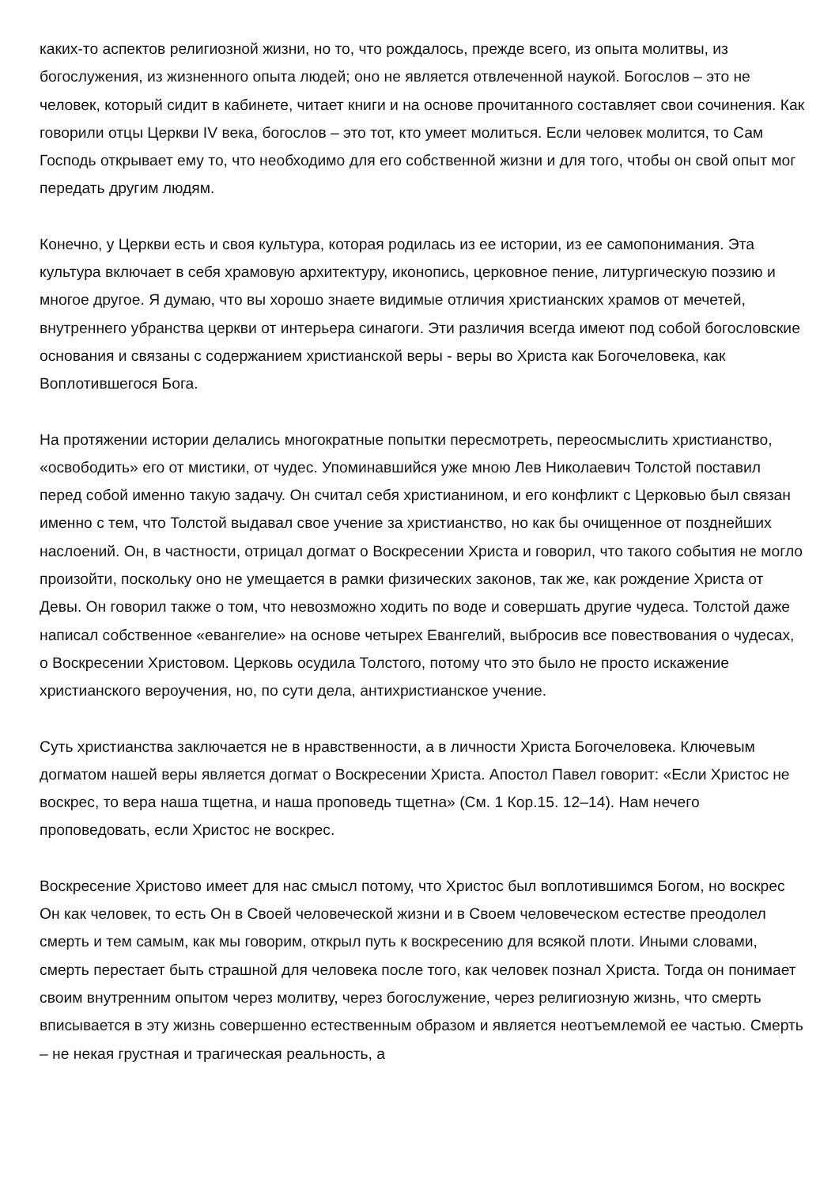каких-то аспектов религиозной жизни, но то, что рождалось, прежде всего, из опыта молитвы, из богослужения, из жизненного опыта людей; оно не является отвлеченной наукой. Богослов – это не человек, который сидит в кабинете, читает книги и на основе прочитанного составляет свои сочинения. Как говорили отцы Церкви IV века, богослов – это тот, кто умеет молиться. Если человек молится, то Сам Господь открывает ему то, что необходимо для его собственной жизни и для того, чтобы он свой опыт мог передать другим людям.
Конечно, у Церкви есть и своя культура, которая родилась из ее истории, из ее самопонимания. Эта культура включает в себя храмовую архитектуру, иконопись, церковное пение, литургическую поэзию и многое другое. Я думаю, что вы хорошо знаете видимые отличия христианских храмов от мечетей, внутреннего убранства церкви от интерьера синагоги. Эти различия всегда имеют под собой богословские основания и связаны с содержанием христианской веры - веры во Христа как Богочеловека, как Воплотившегося Бога.
На протяжении истории делались многократные попытки пересмотреть, переосмыслить христианство, «освободить» его от мистики, от чудес. Упоминавшийся уже мною Лев Николаевич Толстой поставил перед собой именно такую задачу. Он считал себя христианином, и его конфликт с Церковью был связан именно с тем, что Толстой выдавал свое учение за христианство, но как бы очищенное от позднейших наслоений. Он, в частности, отрицал догмат о Воскресении Христа и говорил, что такого события не могло произойти, поскольку оно не умещается в рамки физических законов, так же, как рождение Христа от Девы. Он говорил также о том, что невозможно ходить по воде и совершать другие чудеса. Толстой даже написал собственное «евангелие» на основе четырех Евангелий, выбросив все повествования о чудесах, о Воскресении Христовом. Церковь осудила Толстого, потому что это было не просто искажение христианского вероучения, но, по сути дела, антихристианское учение.
Суть христианства заключается не в нравственности, а в личности Христа Богочеловека. Ключевым догматом нашей веры является догмат о Воскресении Христа. Апостол Павел говорит: «Если Христос не воскрес, то вера наша тщетна, и наша проповедь тщетна» (См. 1 Кор.15. 12–14). Нам нечего проповедовать, если Христос не воскрес.
Воскресение Христово имеет для нас смысл потому, что Христос был воплотившимся Богом, но воскрес Он как человек, то есть Он в Своей человеческой жизни и в Своем человеческом естестве преодолел смерть и тем самым, как мы говорим, открыл путь к воскресению для всякой плоти. Иными словами, смерть перестает быть страшной для человека после того, как человек познал Христа. Тогда он понимает своим внутренним опытом через молитву, через богослужение, через религиозную жизнь, что смерть вписывается в эту жизнь совершенно естественным образом и является неотъемлемой ее частью. Смерть – не некая грустная и трагическая реальность, а